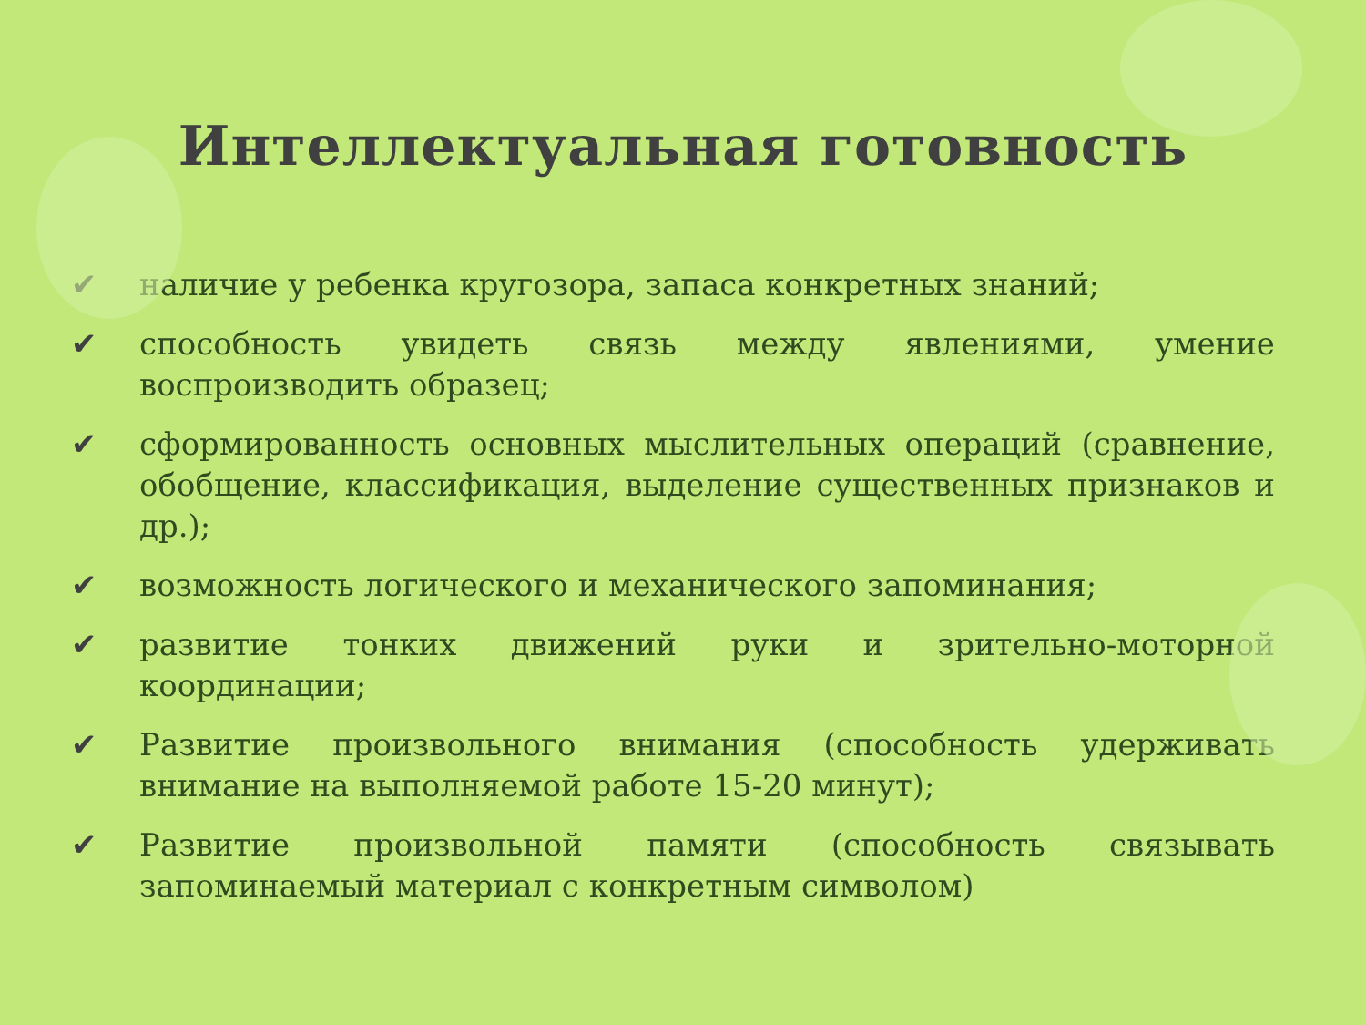Интеллектуальная готовность
✔ наличие у ребенка кругозора, запаса конкретных знаний;
✔ способность увидеть связь между явлениями, умение воспроизводить образец;
✔ сформированность основных мыслительных операций (сравнение, обобщение, классификация, выделение существенных признаков и др.);
✔ возможность логического и механического запоминания;
✔ развитие тонких движений руки и зрительно-моторной координации;
✔ Развитие произвольного внимания (способность удерживать внимание на выполняемой работе 15-20 минут);
✔ Развитие произвольной памяти (способность связывать запоминаемый материал с конкретным символом)